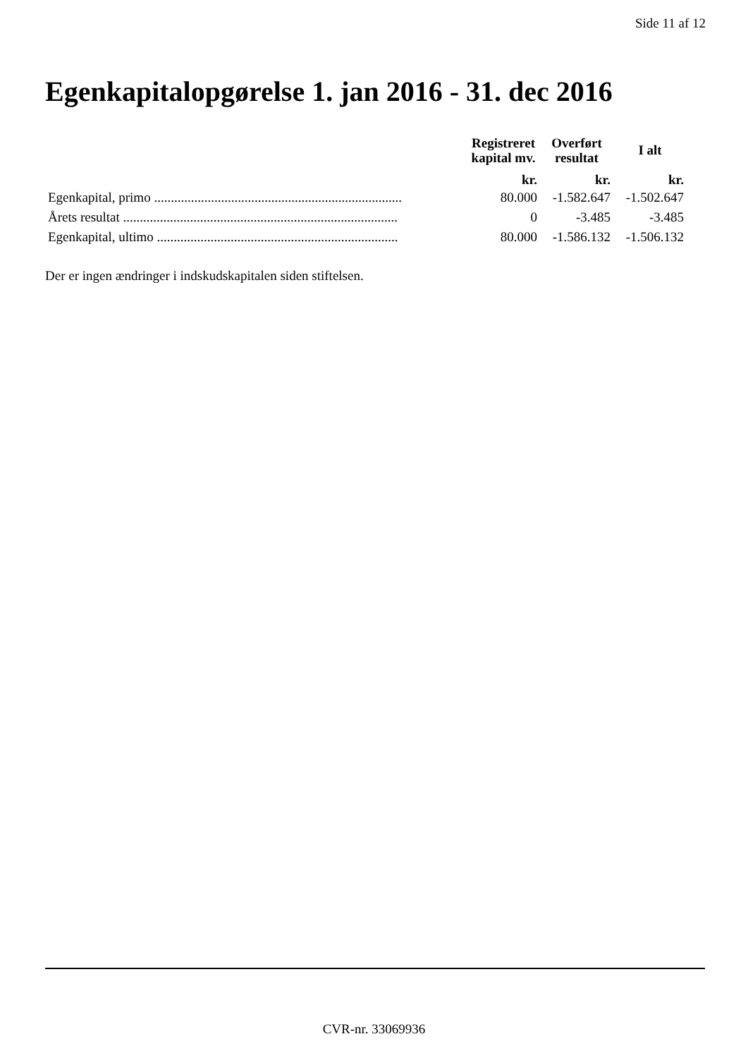Side 11 af 12
Egenkapitalopgørelse 1. jan 2016 - 31. dec 2016
| | Registreret kapital mv. | Overført resultat | I alt |
| --- | --- | --- | --- |
| | kr. | kr. | kr. |
| Egenkapital, primo .......................................................................... | 80.000 | -1.582.647 | -1.502.647 |
| Årets resultat .................................................................................. | 0 | -3.485 | -3.485 |
| Egenkapital, ultimo ........................................................................ | 80.000 | -1.586.132 | -1.506.132 |
Der er ingen ændringer i indskudskapitalen siden stiftelsen.
CVR-nr. 33069936